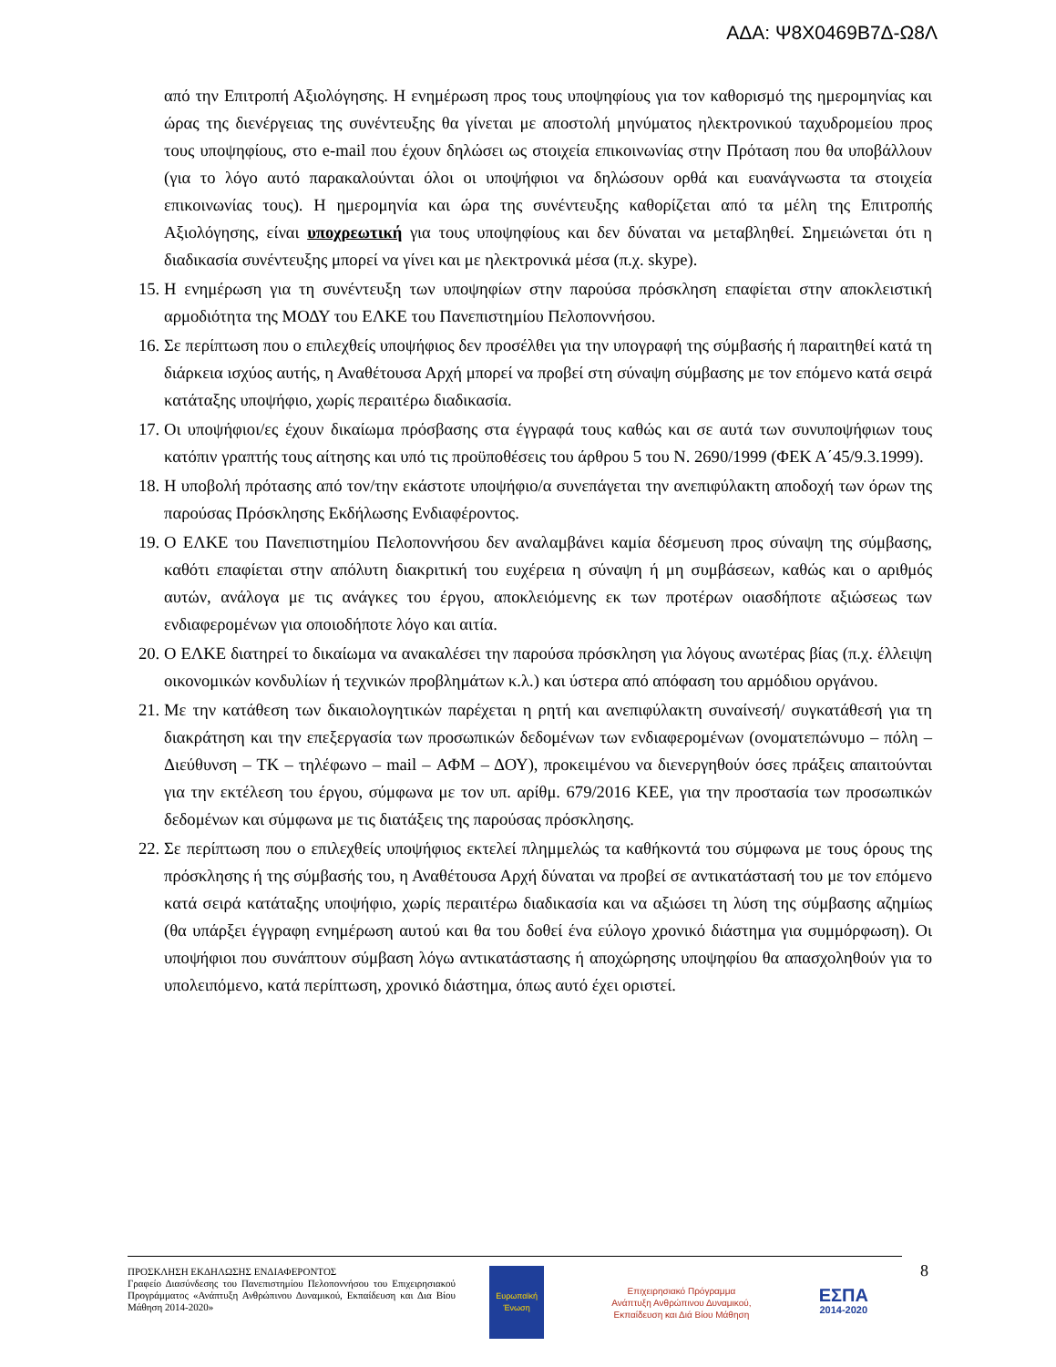ΑΔΑ: Ψ8Χ0469Β7Δ-Ω8Λ
από την Επιτροπή Αξιολόγησης. Η ενημέρωση προς τους υποψηφίους για τον καθορισμό της ημερομηνίας και ώρας της διενέργειας της συνέντευξης θα γίνεται με αποστολή μηνύματος ηλεκτρονικού ταχυδρομείου προς τους υποψηφίους, στο e-mail που έχουν δηλώσει ως στοιχεία επικοινωνίας στην Πρόταση που θα υποβάλλουν (για το λόγο αυτό παρακαλούνται όλοι οι υποψήφιοι να δηλώσουν ορθά και ευανάγνωστα τα στοιχεία επικοινωνίας τους). Η ημερομηνία και ώρα της συνέντευξης καθορίζεται από τα μέλη της Επιτροπής Αξιολόγησης, είναι υποχρεωτική για τους υποψηφίους και δεν δύναται να μεταβληθεί. Σημειώνεται ότι η διαδικασία συνέντευξης μπορεί να γίνει και με ηλεκτρονικά μέσα (π.χ. skype).
15. Η ενημέρωση για τη συνέντευξη των υποψηφίων στην παρούσα πρόσκληση επαφίεται στην αποκλειστική αρμοδιότητα της ΜΟΔΥ του ΕΛΚΕ του Πανεπιστημίου Πελοποννήσου.
16. Σε περίπτωση που ο επιλεχθείς υποψήφιος δεν προσέλθει για την υπογραφή της σύμβασής ή παραιτηθεί κατά τη διάρκεια ισχύος αυτής, η Αναθέτουσα Αρχή μπορεί να προβεί στη σύναψη σύμβασης με τον επόμενο κατά σειρά κατάταξης υποψήφιο, χωρίς περαιτέρω διαδικασία.
17. Οι υποψήφιοι/ες έχουν δικαίωμα πρόσβασης στα έγγραφά τους καθώς και σε αυτά των συνυποψήφιων τους κατόπιν γραπτής τους αίτησης και υπό τις προϋποθέσεις του άρθρου 5 του Ν. 2690/1999 (ΦΕΚ Α΄45/9.3.1999).
18. Η υποβολή πρότασης από τον/την εκάστοτε υποψήφιο/α συνεπάγεται την ανεπιφύλακτη αποδοχή των όρων της παρούσας Πρόσκλησης Εκδήλωσης Ενδιαφέροντος.
19. Ο ΕΛΚΕ του Πανεπιστημίου Πελοποννήσου δεν αναλαμβάνει καμία δέσμευση προς σύναψη της σύμβασης, καθότι επαφίεται στην απόλυτη διακριτική του ευχέρεια η σύναψη ή μη συμβάσεων, καθώς και ο αριθμός αυτών, ανάλογα με τις ανάγκες του έργου, αποκλειόμενης εκ των προτέρων οιασδήποτε αξιώσεως των ενδιαφερομένων για οποιοδήποτε λόγο και αιτία.
20. Ο ΕΛΚΕ διατηρεί το δικαίωμα να ανακαλέσει την παρούσα πρόσκληση για λόγους ανωτέρας βίας (π.χ. έλλειψη οικονομικών κονδυλίων ή τεχνικών προβλημάτων κ.λ.) και ύστερα από απόφαση του αρμόδιου οργάνου.
21. Με την κατάθεση των δικαιολογητικών παρέχεται η ρητή και ανεπιφύλακτη συναίνεσή/ συγκατάθεσή για τη διακράτηση και την επεξεργασία των προσωπικών δεδομένων των ενδιαφερομένων (ονοματεπώνυμο – πόλη – Διεύθυνση – ΤΚ – τηλέφωνο – mail – ΑΦΜ – ΔΟΥ), προκειμένου να διενεργηθούν όσες πράξεις απαιτούνται για την εκτέλεση του έργου, σύμφωνα με τον υπ. αρίθμ. 679/2016 ΚΕΕ, για την προστασία των προσωπικών δεδομένων και σύμφωνα με τις διατάξεις της παρούσας πρόσκλησης.
22. Σε περίπτωση που ο επιλεχθείς υποψήφιος εκτελεί πλημμελώς τα καθήκοντά του σύμφωνα με τους όρους της πρόσκλησης ή της σύμβασής του, η Αναθέτουσα Αρχή δύναται να προβεί σε αντικατάστασή του με τον επόμενο κατά σειρά κατάταξης υποψήφιο, χωρίς περαιτέρω διαδικασία και να αξιώσει τη λύση της σύμβασης αζημίως (θα υπάρξει έγγραφη ενημέρωση αυτού και θα του δοθεί ένα εύλογο χρονικό διάστημα για συμμόρφωση). Οι υποψήφιοι που συνάπτουν σύμβαση λόγω αντικατάστασης ή αποχώρησης υποψηφίου θα απασχοληθούν για το υπολειπόμενο, κατά περίπτωση, χρονικό διάστημα, όπως αυτό έχει οριστεί.
ΠΡΟΣΚΛΗΣΗ ΕΚΔΗΛΩΣΗΣ ΕΝΔΙΑΦΕΡΟΝΤΟΣ
Γραφείο Διασύνδεσης του Πανεπιστημίου Πελοποννήσου του Επιχειρησιακού Προγράμματος «Ανάπτυξη Ανθρώπινου Δυναμικού, Εκπαίδευση και Δια Βίου Μάθηση 2014-2020»
Ευρωπαϊκή Ένωση
Επιχειρησιακό Πρόγραμμα
Ανάπτυξη Ανθρώπινου Δυναμικού,
Εκπαίδευση και Διά Βίου Μάθηση
ΕΣΠΑ
2014-2020
8